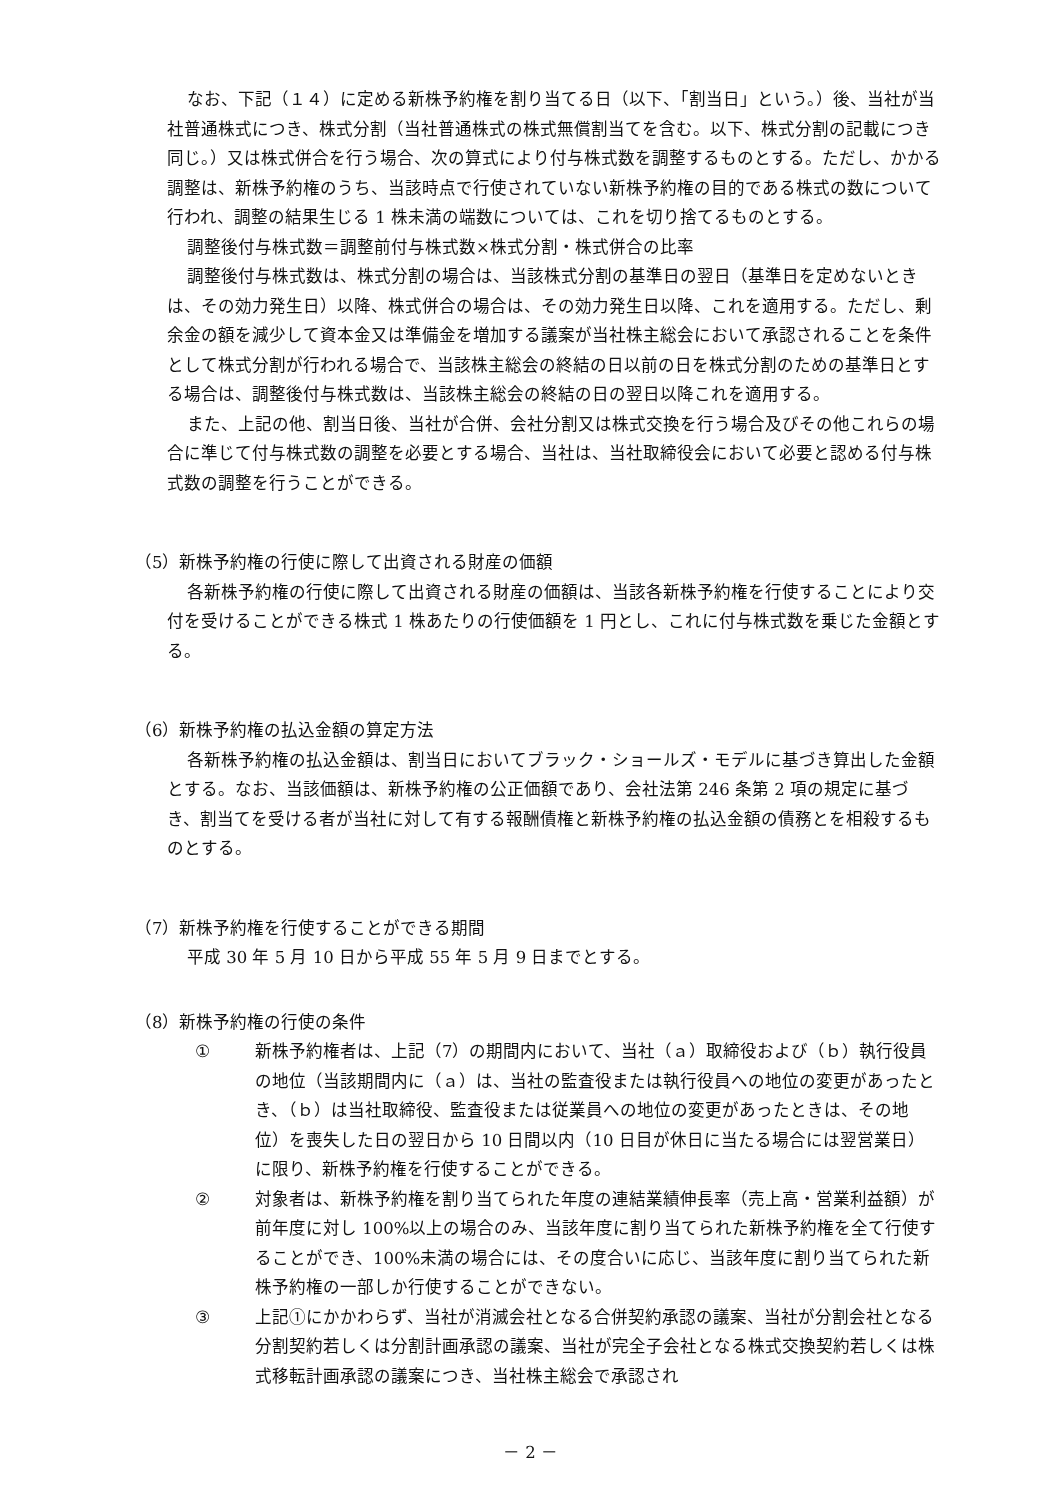なお、下記（１４）に定める新株予約権を割り当てる日（以下、「割当日」という。）後、当社が当社普通株式につき、株式分割（当社普通株式の株式無償割当てを含む。以下、株式分割の記載につき同じ。）又は株式併合を行う場合、次の算式により付与株式数を調整するものとする。ただし、かかる調整は、新株予約権のうち、当該時点で行使されていない新株予約権の目的である株式の数について行われ、調整の結果生じる 1 株未満の端数については、これを切り捨てるものとする。
調整後付与株式数＝調整前付与株式数×株式分割・株式併合の比率
調整後付与株式数は、株式分割の場合は、当該株式分割の基準日の翌日（基準日を定めないときは、その効力発生日）以降、株式併合の場合は、その効力発生日以降、これを適用する。ただし、剰余金の額を減少して資本金又は準備金を増加する議案が当社株主総会において承認されることを条件として株式分割が行われる場合で、当該株主総会の終結の日以前の日を株式分割のための基準日とする場合は、調整後付与株式数は、当該株主総会の終結の日の翌日以降これを適用する。
また、上記の他、割当日後、当社が合併、会社分割又は株式交換を行う場合及びその他これらの場合に準じて付与株式数の調整を必要とする場合、当社は、当社取締役会において必要と認める付与株式数の調整を行うことができる。
（5）新株予約権の行使に際して出資される財産の価額
各新株予約権の行使に際して出資される財産の価額は、当該各新株予約権を行使することにより交付を受けることができる株式 1 株あたりの行使価額を 1 円とし、これに付与株式数を乗じた金額とする。
（6）新株予約権の払込金額の算定方法
各新株予約権の払込金額は、割当日においてブラック・ショールズ・モデルに基づき算出した金額とする。なお、当該価額は、新株予約権の公正価額であり、会社法第 246 条第 2 項の規定に基づき、割当てを受ける者が当社に対して有する報酬債権と新株予約権の払込金額の債務とを相殺するものとする。
（7）新株予約権を行使することができる期間
平成 30 年 5 月 10 日から平成 55 年 5 月 9 日までとする。
（8）新株予約権の行使の条件
① 新株予約権者は、上記（7）の期間内において、当社（ａ）取締役および（ｂ）執行役員の地位（当該期間内に（ａ）は、当社の監査役または執行役員への地位の変更があったとき、（ｂ）は当社取締役、監査役または従業員への地位の変更があったときは、その地位）を喪失した日の翌日から 10 日間以内（10 日目が休日に当たる場合には翌営業日）に限り、新株予約権を行使することができる。
② 対象者は、新株予約権を割り当てられた年度の連結業績伸長率（売上高・営業利益額）が前年度に対し 100%以上の場合のみ、当該年度に割り当てられた新株予約権を全て行使することができ、100%未満の場合には、その度合いに応じ、当該年度に割り当てられた新株予約権の一部しか行使することができない。
③ 上記①にかかわらず、当社が消滅会社となる合併契約承認の議案、当社が分割会社となる分割契約若しくは分割計画承認の議案、当社が完全子会社となる株式交換契約若しくは株式移転計画承認の議案につき、当社株主総会で承認され
－ 2 －